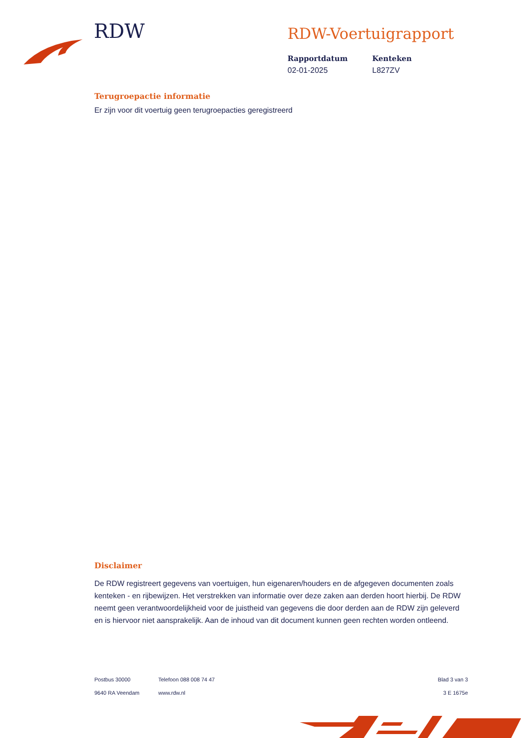RDW
RDW-Voertuigrapport
Rapportdatum
02-01-2025
Kenteken
L827ZV
Terugroepactie informatie
Er zijn voor dit voertuig geen terugroepacties geregistreerd
Disclaimer
De RDW registreert gegevens van voertuigen, hun eigenaren/houders en de afgegeven documenten zoals kenteken - en rijbewijzen. Het verstrekken van informatie over deze zaken aan derden hoort hierbij. De RDW neemt geen verantwoordelijkheid voor de juistheid van gegevens die door derden aan de RDW zijn geleverd en is hiervoor niet aansprakelijk. Aan de inhoud van dit document kunnen geen rechten worden ontleend.
Postbus 30000
9640 RA Veendam
Telefoon 088 008 74 47
www.rdw.nl
Blad 3 van 3
3 E 1675e